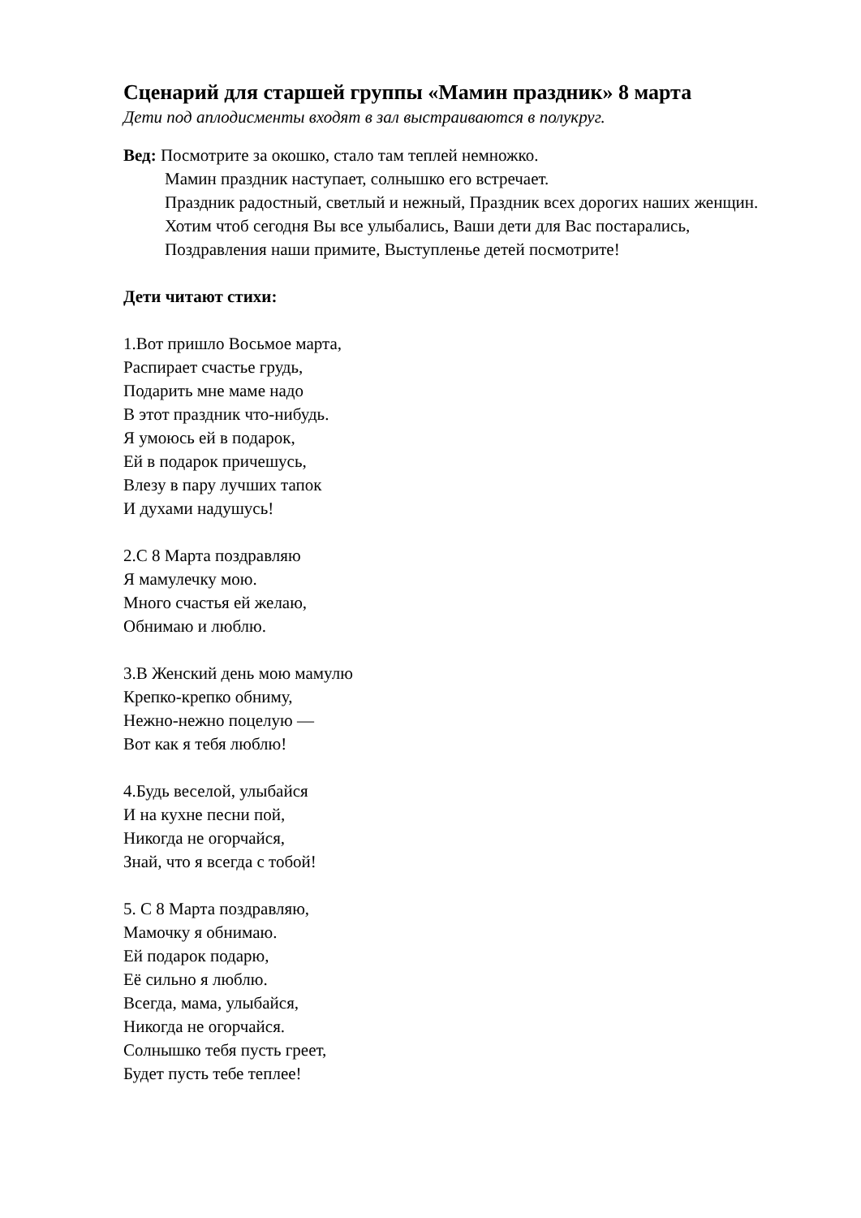Сценарий для старшей группы «Мамин праздник» 8 марта
Дети под аплодисменты входят в зал выстраиваются в полукруг.
Вед: Посмотрите за окошко, стало там теплей немножко.
Мамин праздник наступает, солнышко его встречает.
Праздник радостный, светлый и нежный, Праздник всех дорогих наших женщин.
Хотим чтоб сегодня Вы все улыбались, Ваши дети для Вас постарались,
Поздравления наши примите, Выступленье детей посмотрите!
Дети читают стихи:
1.Вот пришло Восьмое марта,
Распирает счастье грудь,
Подарить мне маме надо
В этот праздник что-нибудь.
Я умоюсь ей в подарок,
Ей в подарок причешусь,
Влезу в пару лучших тапок
И духами надушусь!
2.С 8 Марта поздравляю
Я мамулечку мою.
Много счастья ей желаю,
Обнимаю и люблю.
3.В Женский день мою мамулю
Крепко-крепко обниму,
Нежно-нежно поцелую —
Вот как я тебя люблю!
4.Будь веселой, улыбайся
И на кухне песни пой,
Никогда не огорчайся,
Знай, что я всегда с тобой!
5. С 8 Марта поздравляю,
Мамочку я обнимаю.
Ей подарок подарю,
Её сильно я люблю.
Всегда, мама, улыбайся,
Никогда не огорчайся.
Солнышко тебя пусть греет,
Будет пусть тебе теплее!